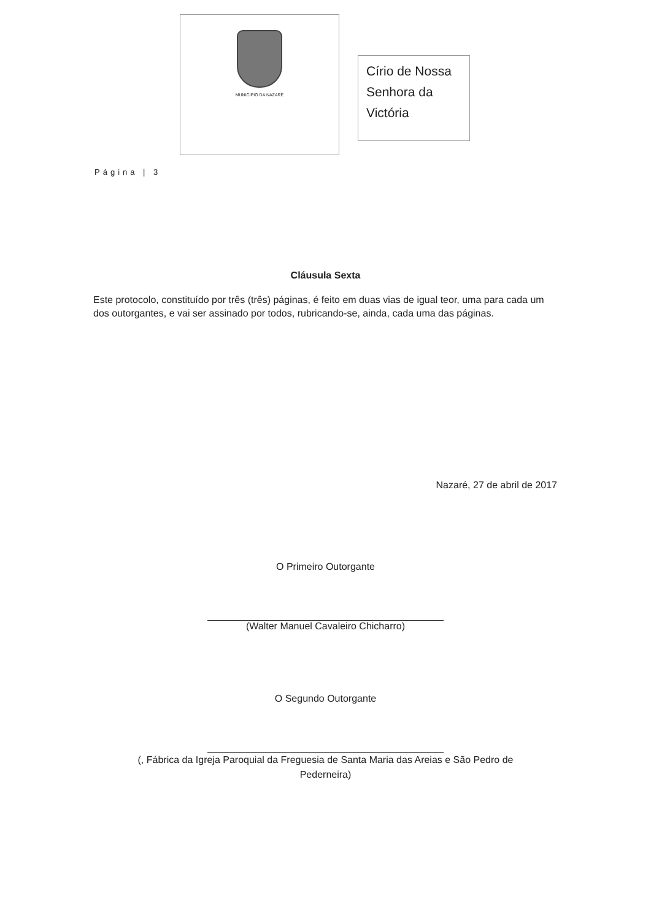MUNICÍPIO DA NAZARÉ
Círio de Nossa Senhora da Victória
Página | 3
Cláusula Sexta
Este protocolo, constituído por três (três) páginas, é feito em duas vias de igual teor, uma para cada um dos outorgantes, e vai ser assinado por todos, rubricando-se, ainda, cada uma das páginas.
Nazaré, 27 de abril de 2017
O Primeiro Outorgante
(Walter Manuel Cavaleiro Chicharro)
O Segundo Outorgante
(, Fábrica da Igreja Paroquial da Freguesia de Santa Maria das Areias e São Pedro de
Pederneira)